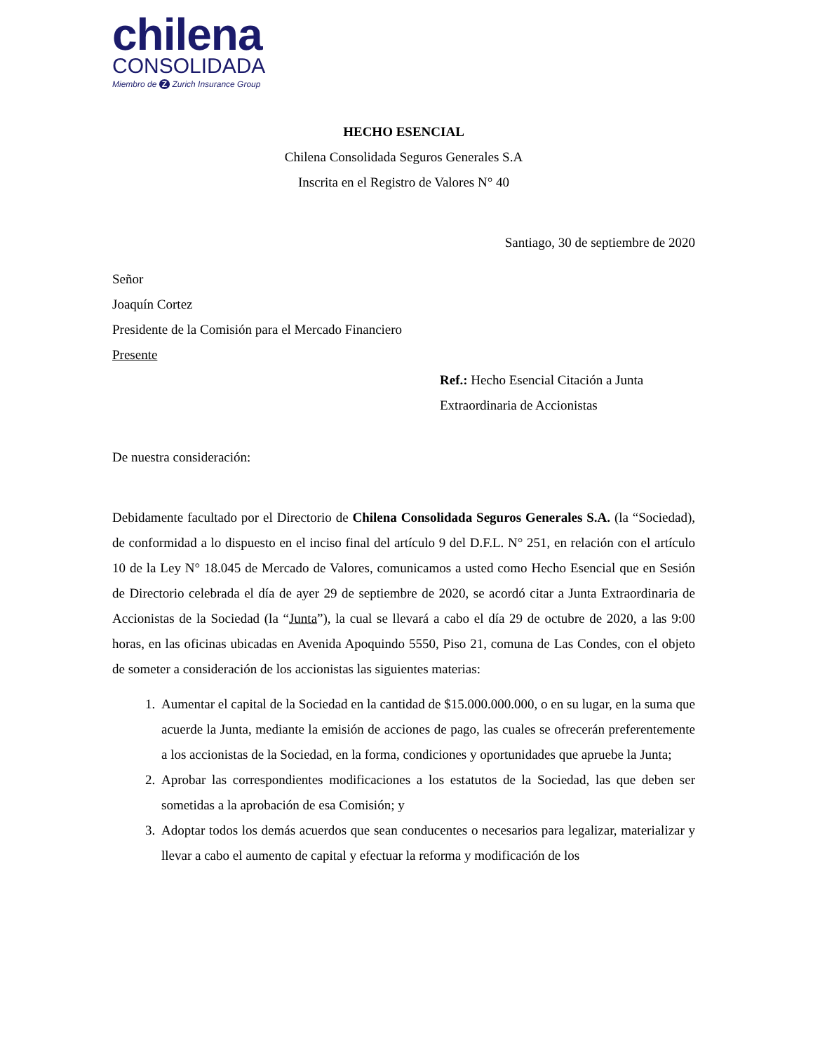chilena
CONSOLIDADA
Miembro de Z Zurich Insurance Group
HECHO ESENCIAL
Chilena Consolidada Seguros Generales S.A
Inscrita en el Registro de Valores N° 40
Santiago, 30 de septiembre de 2020
Señor
Joaquín Cortez
Presidente de la Comisión para el Mercado Financiero
Presente
Ref.: Hecho Esencial Citación a Junta
Extraordinaria de Accionistas
De nuestra consideración:
Debidamente facultado por el Directorio de Chilena Consolidada Seguros Generales S.A. (la “Sociedad), de conformidad a lo dispuesto en el inciso final del artículo 9 del D.F.L. N° 251, en relación con el artículo 10 de la Ley N° 18.045 de Mercado de Valores, comunicamos a usted como Hecho Esencial que en Sesión de Directorio celebrada el día de ayer 29 de septiembre de 2020, se acordó citar a Junta Extraordinaria de Accionistas de la Sociedad (la “Junta”), la cual se llevará a cabo el día 29 de octubre de 2020, a las 9:00 horas, en las oficinas ubicadas en Avenida Apoquindo 5550, Piso 21, comuna de Las Condes, con el objeto de someter a consideración de los accionistas las siguientes materias:
1. Aumentar el capital de la Sociedad en la cantidad de $15.000.000.000, o en su lugar, en la suma que acuerde la Junta, mediante la emisión de acciones de pago, las cuales se ofrecerán preferentemente a los accionistas de la Sociedad, en la forma, condiciones y oportunidades que apruebe la Junta;
2. Aprobar las correspondientes modificaciones a los estatutos de la Sociedad, las que deben ser sometidas a la aprobación de esa Comisión; y
3. Adoptar todos los demás acuerdos que sean conducentes o necesarios para legalizar, materializar y llevar a cabo el aumento de capital y efectuar la reforma y modificación de los